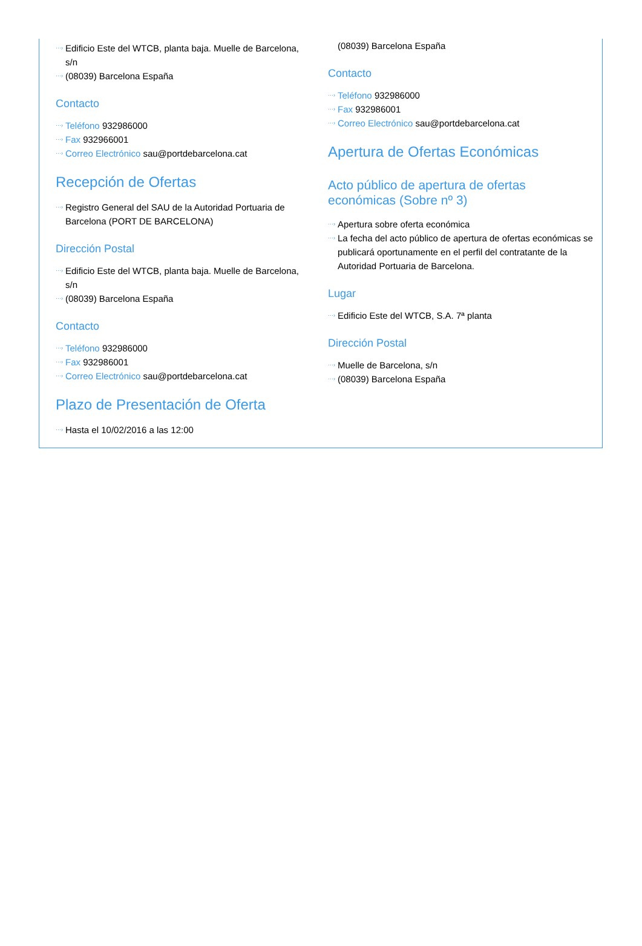···› Edificio Este del WTCB, planta baja. Muelle de Barcelona, s/n
···› (08039) Barcelona España
Contacto
···› Teléfono 932986000
···› Fax 932966001
···› Correo Electrónico sau@portdebarcelona.cat
Recepción de Ofertas
···› Registro General del SAU de la Autoridad Portuaria de Barcelona (PORT DE BARCELONA)
Dirección Postal
···› Edificio Este del WTCB, planta baja. Muelle de Barcelona, s/n
···› (08039) Barcelona España
Contacto
···› Teléfono 932986000
···› Fax 932986001
···› Correo Electrónico sau@portdebarcelona.cat
Plazo de Presentación de Oferta
···› Hasta el 10/02/2016 a las 12:00
(08039) Barcelona España
Contacto
···› Teléfono 932986000
···› Fax 932986001
···› Correo Electrónico sau@portdebarcelona.cat
Apertura de Ofertas Económicas
Acto público de apertura de ofertas económicas (Sobre nº 3)
···› Apertura sobre oferta económica
···› La fecha del acto público de apertura de ofertas económicas se publicará oportunamente en el perfil del contratante de la Autoridad Portuaria de Barcelona.
Lugar
···› Edificio Este del WTCB, S.A. 7ª planta
Dirección Postal
···› Muelle de Barcelona, s/n
···› (08039) Barcelona España